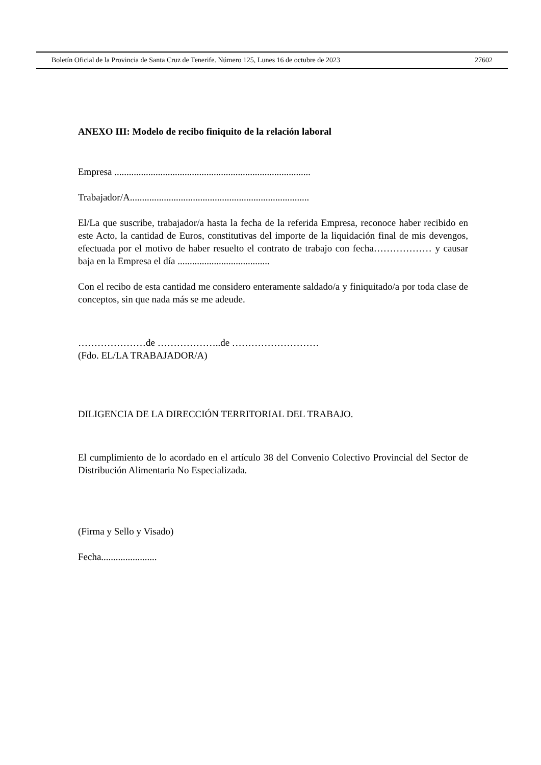Boletín Oficial de la Provincia de Santa Cruz de Tenerife. Número 125, Lunes 16 de octubre de 2023 27602
ANEXO III: Modelo de recibo finiquito de la relación laboral
Empresa .................................................................................
Trabajador/A..........................................................................
El/La que suscribe, trabajador/a hasta la fecha de la referida Empresa, reconoce haber recibido en este Acto, la cantidad de Euros, constitutivas del importe de la liquidación final de mis devengos, efectuada por el motivo de haber resuelto el contrato de trabajo con fecha……………… y causar baja en la Empresa el día ......................................
Con el recibo de esta cantidad me considero enteramente saldado/a y finiquitado/a por toda clase de conceptos, sin que nada más se me adeude.
…………………de ………………..de ………………………
(Fdo. EL/LA TRABAJADOR/A)
DILIGENCIA DE LA DIRECCIÓN TERRITORIAL DEL TRABAJO.
El cumplimiento de lo acordado en el artículo 38 del Convenio Colectivo Provincial del Sector de Distribución Alimentaria No Especializada.
(Firma y Sello y Visado)
Fecha.......................